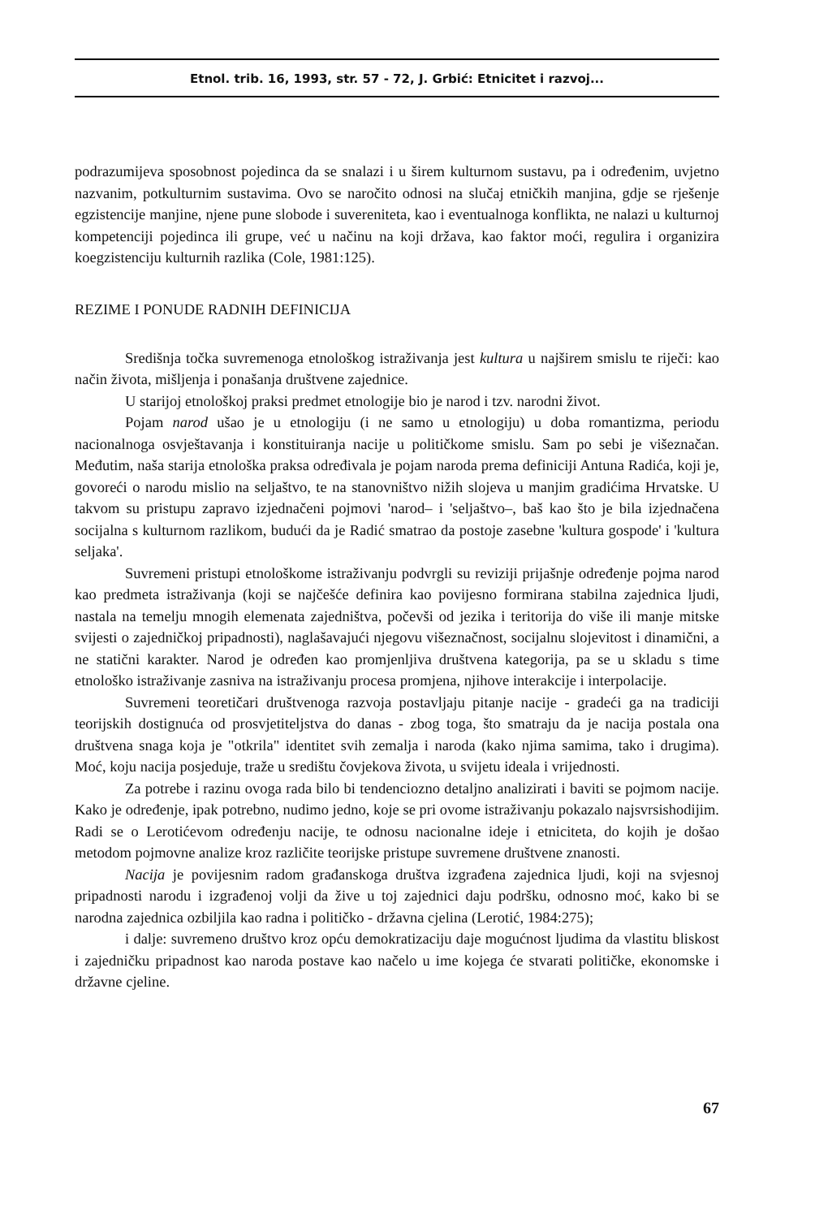Etnol. trib. 16, 1993, str. 57 - 72, J. Grbić: Etnicitet i razvoj...
podrazumijeva sposobnost pojedinca da se snalazi i u širem kulturnom sustavu, pa i određenim, uvjetno nazvanim, potkulturnim sustavima. Ovo se naročito odnosi na slučaj etničkih manjina, gdje se rješenje egzistencije manjine, njene pune slobode i suvereniteta, kao i eventualnoga konflikta, ne nalazi u kulturnoj kompetenciji pojedinca ili grupe, već u načinu na koji država, kao faktor moći, regulira i organizira koegzistenciju kulturnih razlika (Cole, 1981:125).
REZIME I PONUDE RADNIH DEFINICIJA
Središnja točka suvremenoga etnološkog istraživanja jest kultura u najširem smislu te riječi: kao način života, mišljenja i ponašanja društvene zajednice.
U starijoj etnološkoj praksi predmet etnologije bio je narod i tzv. narodni život.
Pojam narod ušao je u etnologiju (i ne samo u etnologiju) u doba romantizma, periodu nacionalnoga osvještavanja i konstituiranja nacije u političkome smislu. Sam po sebi je višeznačan. Međutim, naša starija etnološka praksa određivala je pojam naroda prema definiciji Antuna Radića, koji je, govoreći o narodu mislio na seljaštvo, te na stanovništvo nižih slojeva u manjim gradićima Hrvatske. U takvom su pristupu zapravo izjednačeni pojmovi 'narod– i 'seljaštvo–, baš kao što je bila izjednačena socijalna s kulturnom razlikom, budući da je Radić smatrao da postoje zasebne 'kultura gospode' i 'kultura seljaka'.
Suvremeni pristupi etnološkome istraživanju podvrgli su reviziji prijašnje određenje pojma narod kao predmeta istraživanja (koji se najčešće definira kao povijesno formirana stabilna zajednica ljudi, nastala na temelju mnogih elemenata zajedništva, počevši od jezika i teritorija do više ili manje mitske svijesti o zajedničkoj pripadnosti), naglašavajući njegovu višeznačnost, socijalnu slojevitost i dinamični, a ne statični karakter. Narod je određen kao promjenljiva društvena kategorija, pa se u skladu s time etnološko istraživanje zasniva na istraživanju procesa promjena, njihove interakcije i interpolacije.
Suvremeni teoretičari društvenoga razvoja postavljaju pitanje nacije - gradeći ga na tradiciji teorijskih dostignuća od prosvjetiteljstva do danas - zbog toga, što smatraju da je nacija postala ona društvena snaga koja je "otkrila" identitet svih zemalja i naroda (kako njima samima, tako i drugima). Moć, koju nacija posjeduje, traže u središtu čovjekova života, u svijetu ideala i vrijednosti.
Za potrebe i razinu ovoga rada bilo bi tendenciozno detaljno analizirati i baviti se pojmom nacije. Kako je određenje, ipak potrebno, nudimo jedno, koje se pri ovome istraživanju pokazalo najsvrsishodijim. Radi se o Lerotićevom određenju nacije, te odnosu nacionalne ideje i etniciteta, do kojih je došao metodom pojmovne analize kroz različite teorijske pristupe suvremene društvene znanosti.
Nacija je povijesnim radom građanskoga društva izgrađena zajednica ljudi, koji na svjesnoj pripadnosti narodu i izgrađenoj volji da žive u toj zajednici daju podršku, odnosno moć, kako bi se narodna zajednica ozbiljila kao radna i političko - državna cjelina (Lerotić, 1984:275);
i dalje: suvremeno društvo kroz opću demokratizaciju daje mogućnost ljudima da vlastitu bliskost i zajedničku pripadnost kao naroda postave kao načelo u ime kojega će stvarati političke, ekonomske i državne cjeline.
67